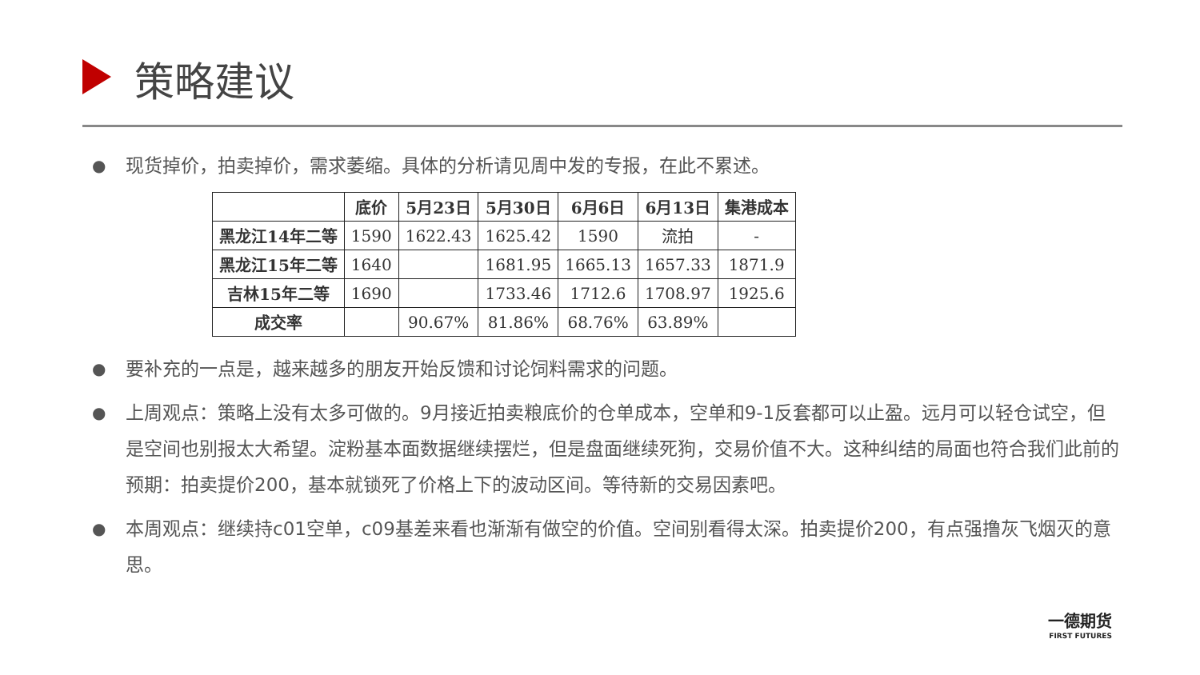策略建议
● 现货掉价，拍卖掉价，需求萎缩。具体的分析请见周中发的专报，在此不累述。
| | 底价 | 5月23日 | 5月30日 | 6月6日 | 6月13日 | 集港成本 |
| --- | --- | --- | --- | --- | --- | --- |
| 黑龙江14年二等 | 1590 | 1622.43 | 1625.42 | 1590 | 流拍 | - |
| 黑龙江15年二等 | 1640 | | 1681.95 | 1665.13 | 1657.33 | 1871.9 |
| 吉林15年二等 | 1690 | | 1733.46 | 1712.6 | 1708.97 | 1925.6 |
| 成交率 | | 90.67% | 81.86% | 68.76% | 63.89% | |
● 要补充的一点是，越来越多的朋友开始反馈和讨论饲料需求的问题。
● 上周观点：策略上没有太多可做的。9月接近拍卖粮底价的仓单成本，空单和9-1反套都可以止盈。远月可以轻仓试空，但是空间也别报太大希望。淀粉基本面数据继续摆烂，但是盘面继续死狗，交易价值不大。这种纠结的局面也符合我们此前的预期：拍卖提价200，基本就锁死了价格上下的波动区间。等待新的交易因素吧。
● 本周观点：继续持c01空单，c09基差来看也渐渐有做空的价值。空间别看得太深。拍卖提价200，有点强撸灰飞烟灭的意思。
一德期货
FIRST FUTURES